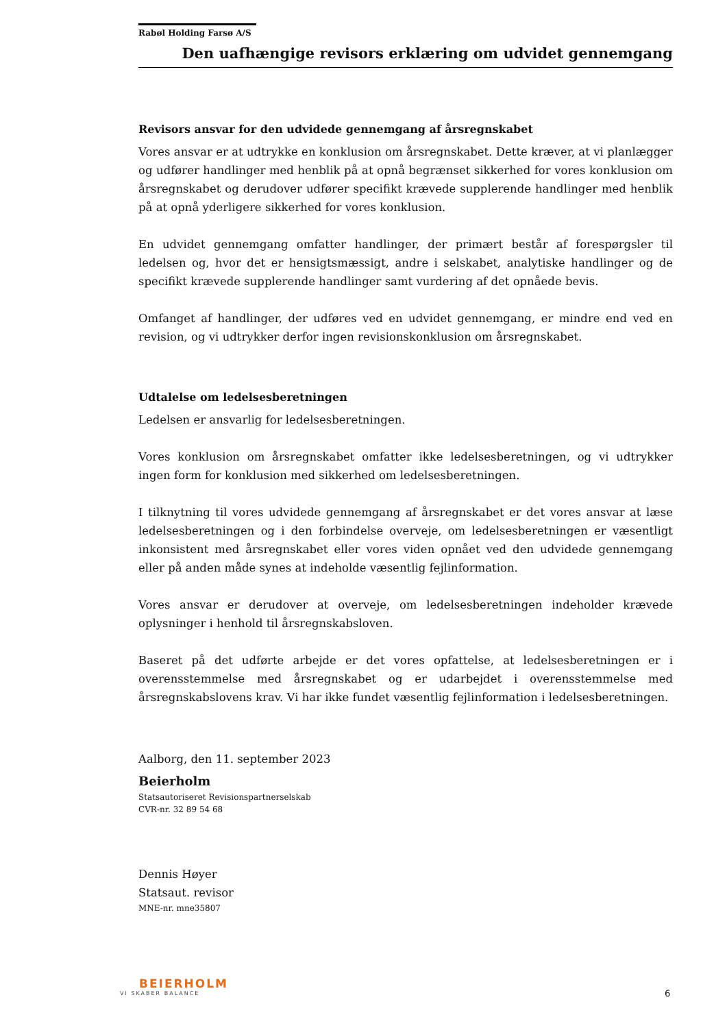Rabøl Holding Farsø A/S
Den uafhængige revisors erklæring om udvidet gennemgang
Revisors ansvar for den udvidede gennemgang af årsregnskabet
Vores ansvar er at udtrykke en konklusion om årsregnskabet. Dette kræver, at vi planlægger og udfører handlinger med henblik på at opnå begrænset sikkerhed for vores konklusion om årsregnskabet og derudover udfører specifikt krævede supplerende handlinger med henblik på at opnå yderligere sikkerhed for vores konklusion.
En udvidet gennemgang omfatter handlinger, der primært består af forespørgsler til ledelsen og, hvor det er hensigtsmæssigt, andre i selskabet, analytiske handlinger og de specifikt krævede supplerende handlinger samt vurdering af det opnåede bevis.
Omfanget af handlinger, der udføres ved en udvidet gennemgang, er mindre end ved en revision, og vi udtrykker derfor ingen revisionskonklusion om årsregnskabet.
Udtalelse om ledelsesberetningen
Ledelsen er ansvarlig for ledelsesberetningen.
Vores konklusion om årsregnskabet omfatter ikke ledelsesberetningen, og vi udtrykker ingen form for konklusion med sikkerhed om ledelsesberetningen.
I tilknytning til vores udvidede gennemgang af årsregnskabet er det vores ansvar at læse ledelsesberetningen og i den forbindelse overveje, om ledelsesberetningen er væsentligt inkonsistent med årsregnskabet eller vores viden opnået ved den udvidede gennemgang eller på anden måde synes at indeholde væsentlig fejlinformation.
Vores ansvar er derudover at overveje, om ledelsesberetningen indeholder krævede oplysninger i henhold til årsregnskabsloven.
Baseret på det udførte arbejde er det vores opfattelse, at ledelsesberetningen er i overensstemmelse med årsregnskabet og er udarbejdet i overensstemmelse med årsregnskabslovens krav. Vi har ikke fundet væsentlig fejlinformation i ledelsesberetningen.
Aalborg, den 11. september 2023
Beierholm
Statsautoriseret Revisionspartnerselskab
CVR-nr. 32 89 54 68
Dennis Høyer
Statsaut. revisor
MNE-nr. mne35807
BEIERHOLM
VI SKABER BALANCE
6